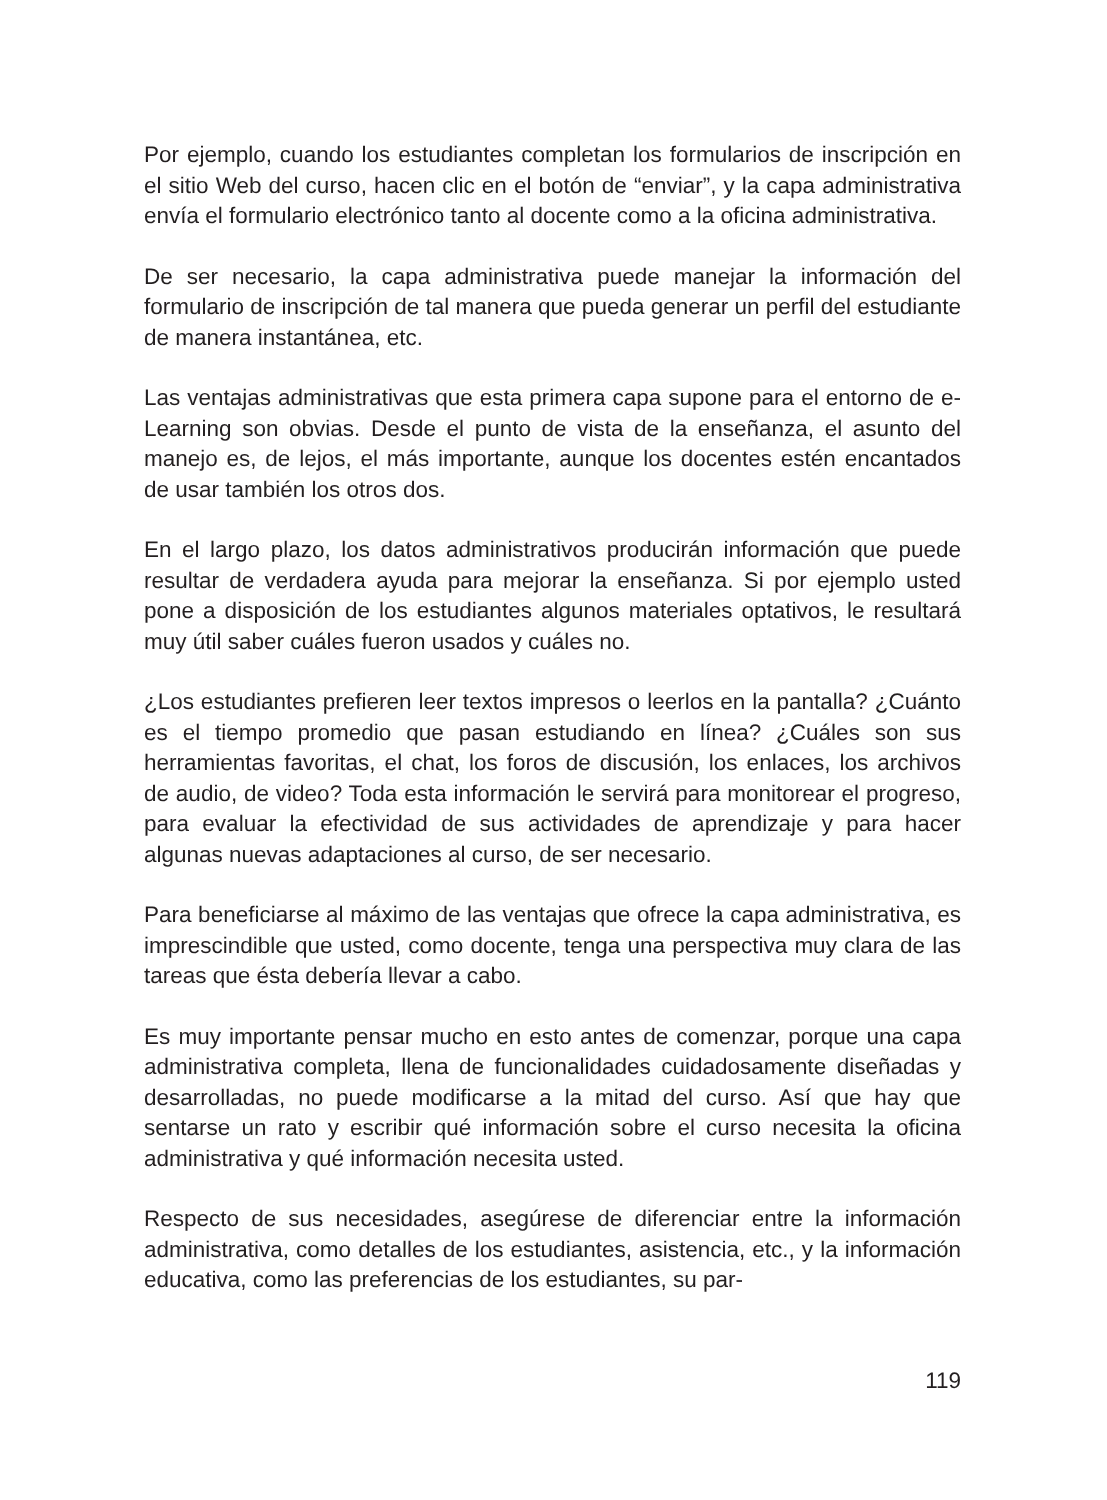Por ejemplo, cuando los estudiantes completan los formularios de inscripción en el sitio Web del curso, hacen clic en el botón de “enviar”, y la capa administrativa envía el formulario electrónico tanto al docente como a la oficina administrativa.
De ser necesario, la capa administrativa puede manejar la información del formulario de inscripción de tal manera que pueda generar un perfil del estudiante de manera instantánea, etc.
Las ventajas administrativas que esta primera capa supone para el entorno de e-Learning son obvias. Desde el punto de vista de la enseñanza, el asunto del manejo es, de lejos, el más importante, aunque los docentes estén encantados de usar también los otros dos.
En el largo plazo, los datos administrativos producirán información que puede resultar de verdadera ayuda para mejorar la enseñanza. Si por ejemplo usted pone a disposición de los estudiantes algunos materiales optativos, le resultará muy útil saber cuáles fueron usados y cuáles no.
¿Los estudiantes prefieren leer textos impresos o leerlos en la pantalla? ¿Cuánto es el tiempo promedio que pasan estudiando en línea? ¿Cuáles son sus herramientas favoritas, el chat, los foros de discusión, los enlaces, los archivos de audio, de video? Toda esta información le servirá para monitorear el progreso, para evaluar la efectividad de sus actividades de aprendizaje y para hacer algunas nuevas adaptaciones al curso, de ser necesario.
Para beneficiarse al máximo de las ventajas que ofrece la capa administrativa, es imprescindible que usted, como docente, tenga una perspectiva muy clara de las tareas que ésta debería llevar a cabo.
Es muy importante pensar mucho en esto antes de comenzar, porque una capa administrativa completa, llena de funcionalidades cuidadosamente diseñadas y desarrolladas, no puede modificarse a la mitad del curso. Así que hay que sentarse un rato y escribir qué información sobre el curso necesita la oficina administrativa y qué información necesita usted.
Respecto de sus necesidades, asegúrese de diferenciar entre la información administrativa, como detalles de los estudiantes, asistencia, etc., y la información educativa, como las preferencias de los estudiantes, su par-
119